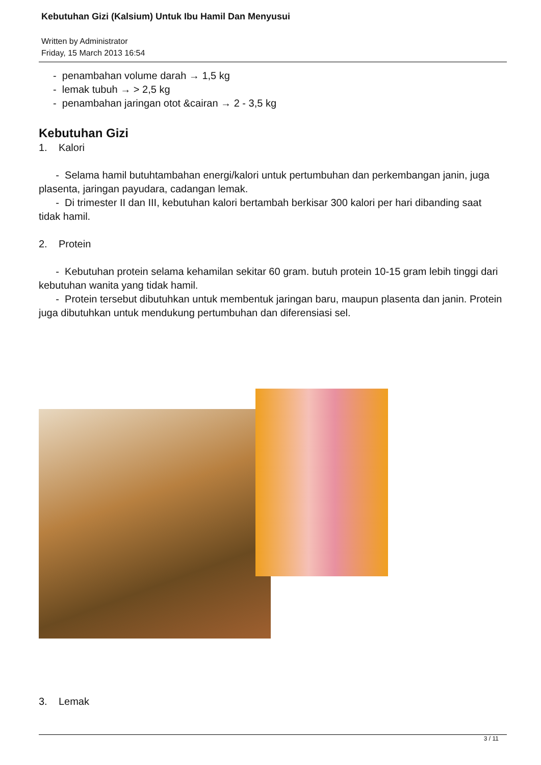Kebutuhan Gizi (Kalsium) Untuk Ibu Hamil Dan Menyusui
Written by Administrator
Friday, 15 March 2013 16:54
- penambahan volume darah → 1,5 kg
- lemak tubuh → > 2,5 kg
- penambahan jaringan otot &cairan → 2 - 3,5 kg
Kebutuhan Gizi
1. Kalori
- Selama hamil butuhtambahan energi/kalori untuk pertumbuhan dan perkembangan janin, juga plasenta, jaringan payudara, cadangan lemak.
- Di trimester II dan III, kebutuhan kalori bertambah berkisar 300 kalori per hari dibanding saat tidak hamil.
2. Protein
- Kebutuhan protein selama kehamilan sekitar 60 gram. butuh protein 10-15 gram lebih tinggi dari kebutuhan wanita yang tidak hamil.
- Protein tersebut dibutuhkan untuk membentuk jaringan baru, maupun plasenta dan janin. Protein juga dibutuhkan untuk mendukung pertumbuhan dan diferensiasi sel.
3. Lemak
3 / 11